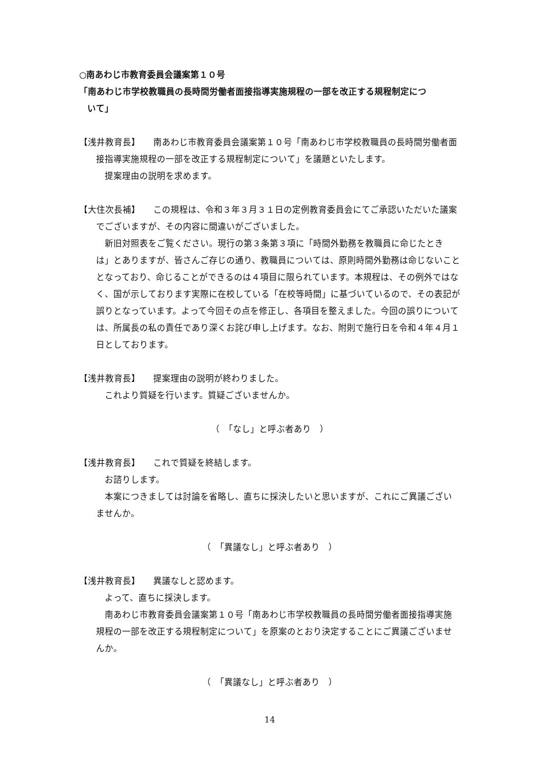○南あわじ市教育委員会議案第１０号
「南あわじ市学校教職員の長時間労働者面接指導実施規程の一部を改正する規程制定につ
いて」
【浅井教育長】　　南あわじ市教育委員会議案第１０号「南あわじ市学校教職員の長時間労働者面接指導実施規程の一部を改正する規程制定について」を議題といたします。
提案理由の説明を求めます。
【大住次長補】　　この規程は、令和３年３月３１日の定例教育委員会にてご承認いただいた議案でございますが、その内容に間違いがございました。
新旧対照表をご覧ください。現行の第３条第３項に「時間外勤務を教職員に命じたときは」とありますが、皆さんご存じの通り、教職員については、原則時間外勤務は命じないこととなっており、命じることができるのは４項目に限られています。本規程は、その例外ではなく、国が示しております実際に在校している「在校等時間」に基づいているので、その表記が誤りとなっています。よって今回その点を修正し、各項目を整えました。今回の誤りについては、所属長の私の責任であり深くお詫び申し上げます。なお、附則で施行日を令和４年４月１日としております。
【浅井教育長】　　提案理由の説明が終わりました。
これより質疑を行います。質疑ございませんか。
（　「なし」と呼ぶ者あり　）
【浅井教育長】　　これで質疑を終結します。
お諮りします。
本案につきましては討論を省略し、直ちに採決したいと思いますが、これにご異議ございませんか。
（　「異議なし」と呼ぶ者あり　）
【浅井教育長】　　異議なしと認めます。
よって、直ちに採決します。
南あわじ市教育委員会議案第１０号「南あわじ市学校教職員の長時間労働者面接指導実施規程の一部を改正する規程制定について」を原案のとおり決定することにご異議ございませんか。
（　「異議なし」と呼ぶ者あり　）
14